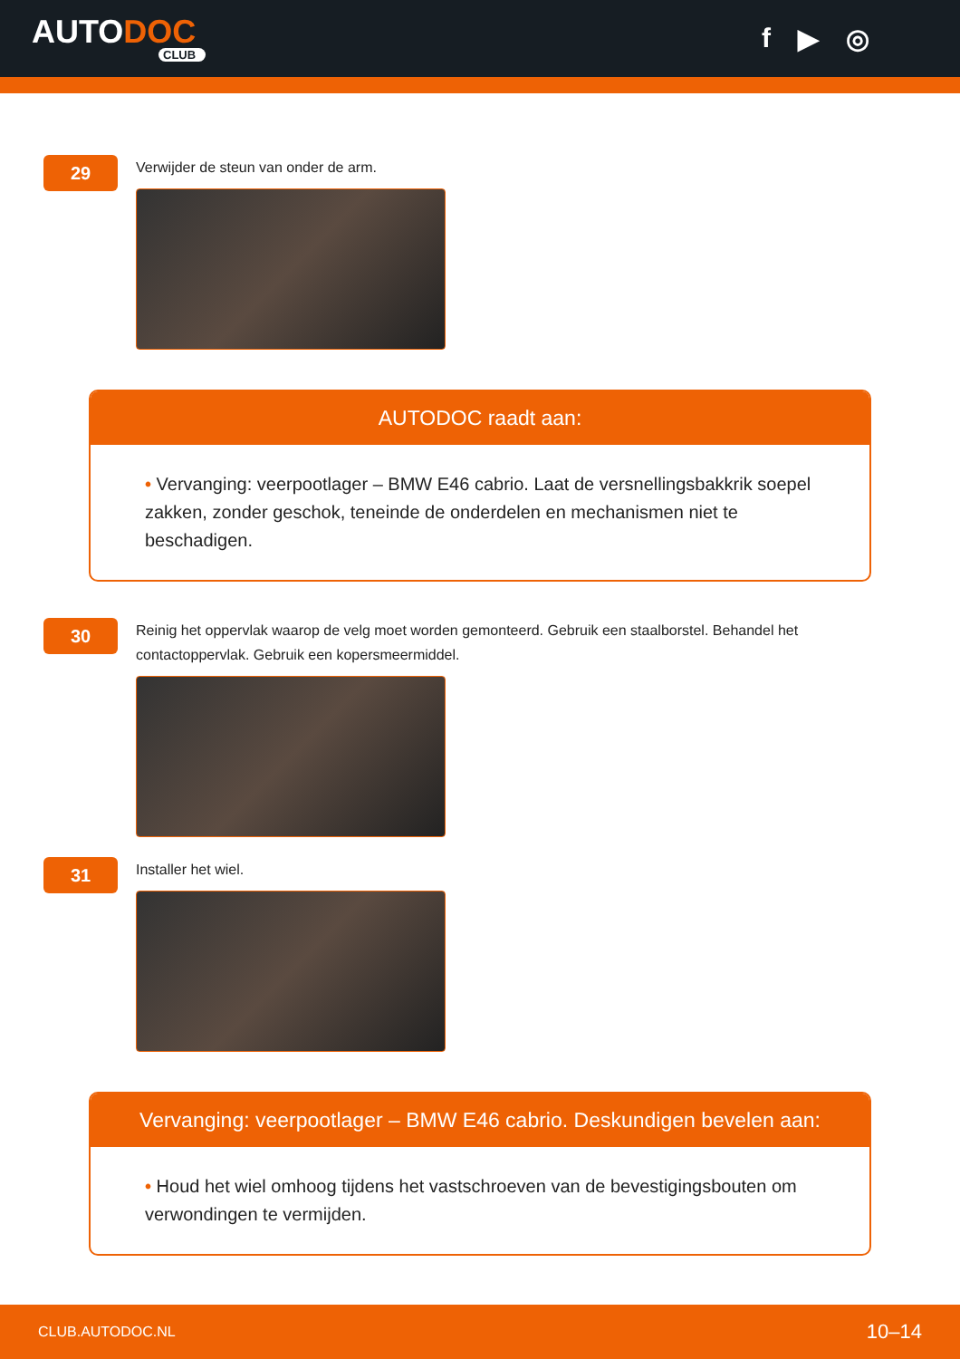AUTODOC
CLUB
f ▶ ◎
29
Verwijder de steun van onder de arm.
AUTODOC raadt aan:
• Vervanging: veerpootlager – BMW E46 cabrio. Laat de versnellingsbakkrik soepel zakken, zonder geschok, teneinde de onderdelen en mechanismen niet te beschadigen.
30
Reinig het oppervlak waarop de velg moet worden gemonteerd. Gebruik een staalborstel. Behandel het contactoppervlak. Gebruik een kopersmeermiddel.
31
Installer het wiel.
Vervanging: veerpootlager – BMW E46 cabrio. Deskundigen bevelen aan:
• Houd het wiel omhoog tijdens het vastschroeven van de bevestigingsbouten om verwondingen te vermijden.
CLUB.AUTODOC.NL 10–14